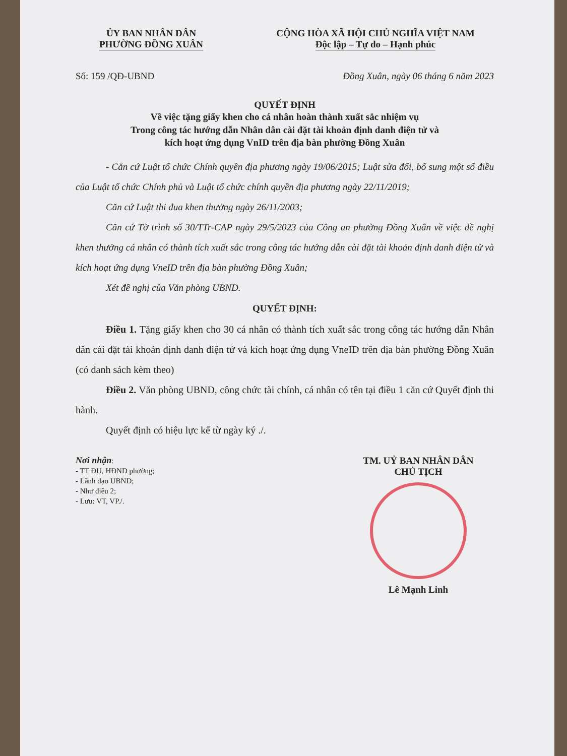ỦY BAN NHÂN DÂN
PHƯỜNG ĐỒNG XUÂN
CỘNG HÒA XÃ HỘI CHỦ NGHĨA VIỆT NAM
Độc lập – Tự do – Hạnh phúc
Số: 159 /QĐ-UBND Đồng Xuân, ngày 06 tháng 6 năm 2023
QUYẾT ĐỊNH
Về việc tặng giấy khen cho cá nhân hoàn thành xuất sắc nhiệm vụ
Trong công tác hướng dẫn Nhân dân cài đặt tài khoản định danh điện tử và
kích hoạt ứng dụng VnID trên địa bàn phường Đồng Xuân
- Căn cứ Luật tổ chức Chính quyền địa phương ngày 19/06/2015; Luật sửa đổi, bổ sung một số điều của Luật tổ chức Chính phủ và Luật tổ chức chính quyền địa phương ngày 22/11/2019;
Căn cứ Luật thi đua khen thưởng ngày 26/11/2003;
Căn cứ Tờ trình số 30/TTr-CAP ngày 29/5/2023 của Công an phường Đồng Xuân về việc đề nghị khen thưởng cá nhân có thành tích xuất sắc trong công tác hướng dẫn cài đặt tài khoản định danh điện tử và kích hoạt ứng dụng VneID trên địa bàn phường Đồng Xuân;
Xét đề nghị của Văn phòng UBND.
QUYẾT ĐỊNH:
Điều 1. Tặng giấy khen cho 30 cá nhân có thành tích xuất sắc trong công tác hướng dẫn Nhân dân cài đặt tài khoản định danh điện tử và kích hoạt ứng dụng VneID trên địa bàn phường Đồng Xuân (có danh sách kèm theo)
Điều 2. Văn phòng UBND, công chức tài chính, cá nhân có tên tại điều 1 căn cứ Quyết định thi hành.
Quyết định có hiệu lực kể từ ngày ký ./.
Nơi nhận:
- TT ĐU, HĐND phường;
- Lãnh đạo UBND;
- Như điều 2;
- Lưu: VT, VP./.
TM. UỶ BAN NHÂN DÂN
CHỦ TỊCH
Lê Mạnh Linh